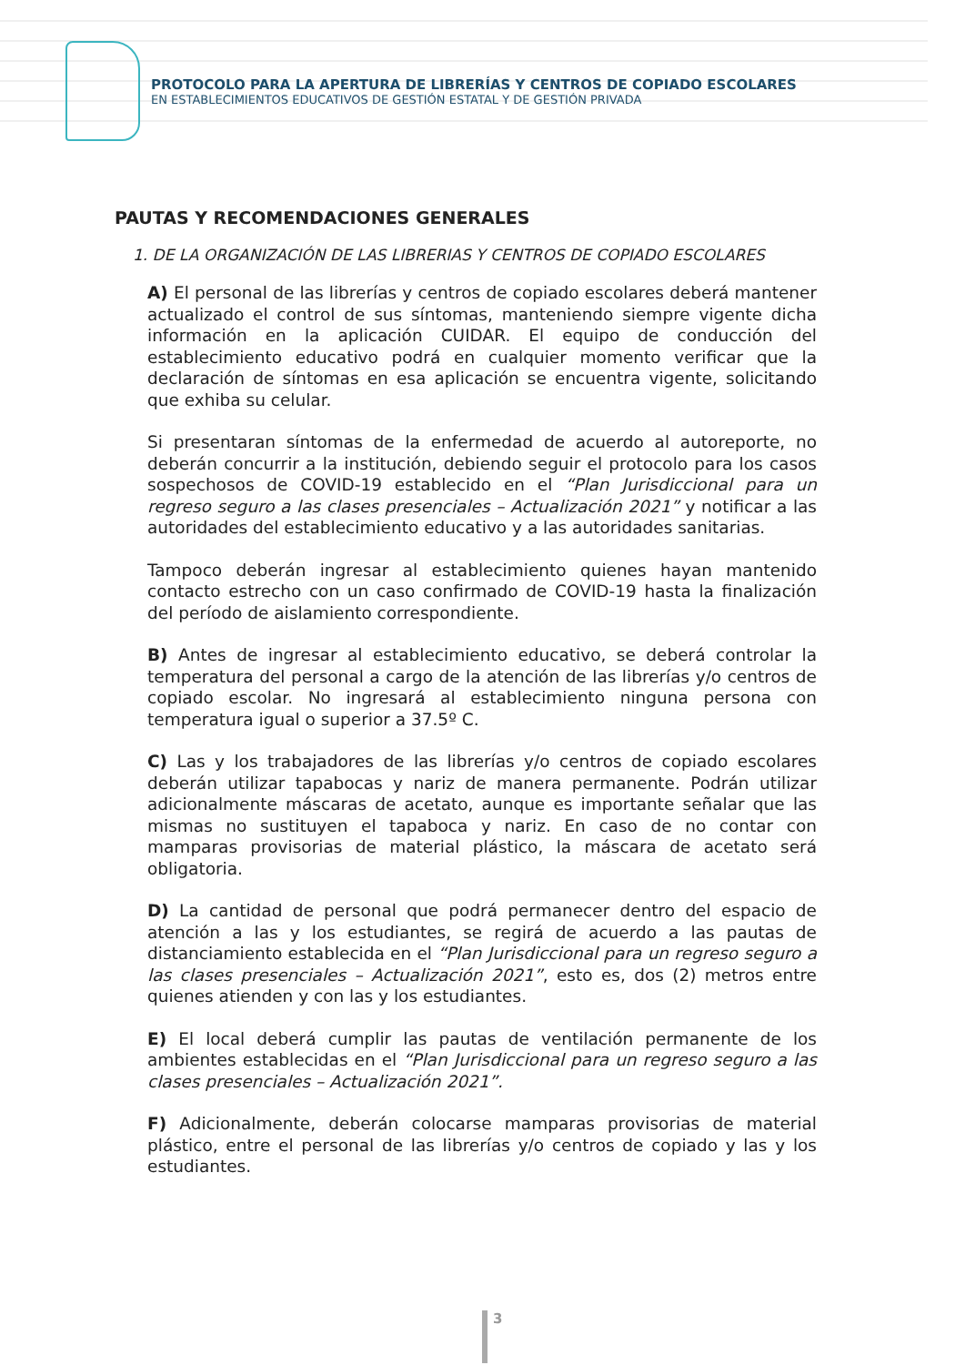PROTOCOLO PARA LA APERTURA DE LIBRERÍAS Y CENTROS DE COPIADO ESCOLARES
EN ESTABLECIMIENTOS EDUCATIVOS DE GESTIÓN ESTATAL Y DE GESTIÓN PRIVADA
PAUTAS Y RECOMENDACIONES GENERALES
1. DE LA ORGANIZACIÓN DE LAS LIBRERIAS Y CENTROS DE COPIADO ESCOLARES
A) El personal de las librerías y centros de copiado escolares deberá mantener actualizado el control de sus síntomas, manteniendo siempre vigente dicha información en la aplicación CUIDAR. El equipo de conducción del establecimiento educativo podrá en cualquier momento verificar que la declaración de síntomas en esa aplicación se encuentra vigente, solicitando que exhiba su celular.
Si presentaran síntomas de la enfermedad de acuerdo al autoreporte, no deberán concurrir a la institución, debiendo seguir el protocolo para los casos sospechosos de COVID-19 establecido en el “Plan Jurisdiccional para un regreso seguro a las clases presenciales – Actualización 2021” y notificar a las autoridades del establecimiento educativo y a las autoridades sanitarias.
Tampoco deberán ingresar al establecimiento quienes hayan mantenido contacto estrecho con un caso confirmado de COVID-19 hasta la finalización del período de aislamiento correspondiente.
B) Antes de ingresar al establecimiento educativo, se deberá controlar la temperatura del personal a cargo de la atención de las librerías y/o centros de copiado escolar. No ingresará al establecimiento ninguna persona con temperatura igual o superior a 37.5º C.
C) Las y los trabajadores de las librerías y/o centros de copiado escolares deberán utilizar tapabocas y nariz de manera permanente. Podrán utilizar adicionalmente máscaras de acetato, aunque es importante señalar que las mismas no sustituyen el tapaboca y nariz. En caso de no contar con mamparas provisorias de material plástico, la máscara de acetato será obligatoria.
D) La cantidad de personal que podrá permanecer dentro del espacio de atención a las y los estudiantes, se regirá de acuerdo a las pautas de distanciamiento establecida en el “Plan Jurisdiccional para un regreso seguro a las clases presenciales – Actualización 2021”, esto es, dos (2) metros entre quienes atienden y con las y los estudiantes.
E) El local deberá cumplir las pautas de ventilación permanente de los ambientes establecidas en el “Plan Jurisdiccional para un regreso seguro a las clases presenciales – Actualización 2021”.
F) Adicionalmente, deberán colocarse mamparas provisorias de material plástico, entre el personal de las librerías y/o centros de copiado y las y los estudiantes.
3